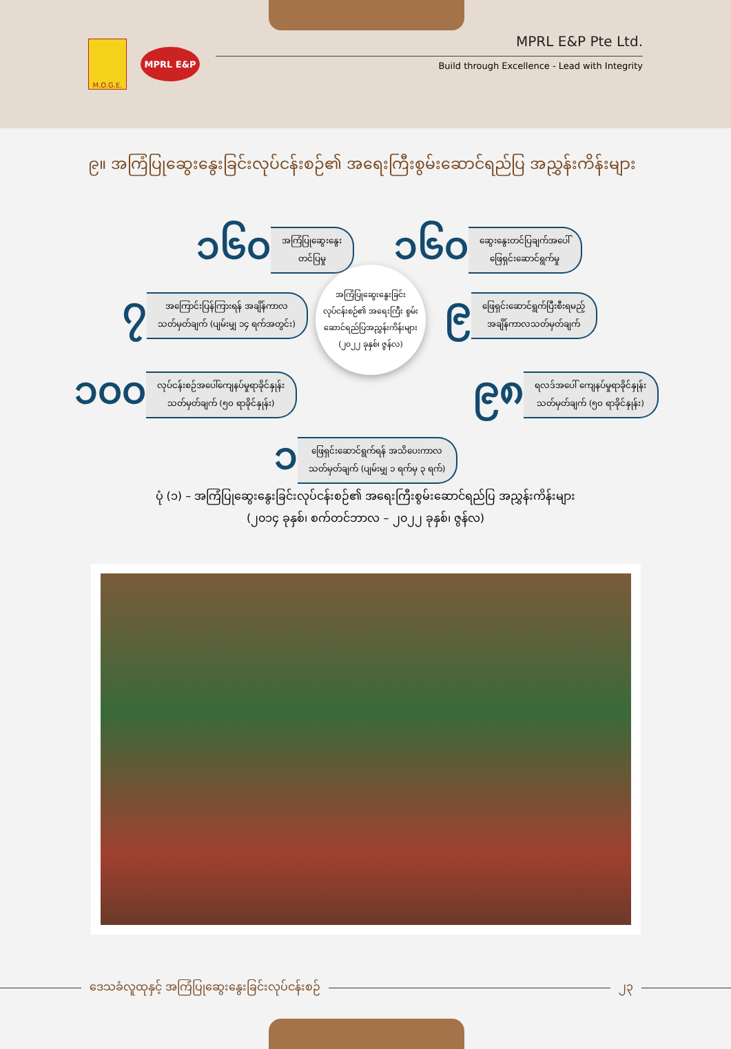M.O.G.E.
MPRL E&P
MPRL E&P Pte Ltd.
Build through Excellence - Lead with Integrity
၉။ အကြံပြုဆွေးနွေးခြင်းလုပ်ငန်းစဉ်၏ အရေးကြီးစွမ်းဆောင်ရည်ပြ အညွှန်းကိန်းများ
၁၆၀ အကြံပြုဆွေးနွေး
တင်ပြမှု
၁၆၀ ဆွေးနွေးတင်ပြချက်အပေါ်
ဖြေရှင်းဆောင်ရွက်မှု
၇ အကြောင်းပြန်ကြားရန် အချိန်ကာလ
သတ်မှတ်ချက် (ပျမ်းမျှ ၁၄ ရက်အတွင်း)
၉ ဖြေရှင်းဆောင်ရွက်ပြီးစီးရမည့်
အချိန်ကာလသတ်မှတ်ချက်
အကြံပြုဆွေးနွေးခြင်း လုပ်ငန်းစဉ်၏ အရေးကြီး စွမ်းဆောင်ရည်ပြအညွှန်းကိန်းများ (၂၀၂၂ ခုနှစ်၊ ဇွန်လ)
၁၀၀ လုပ်ငန်းစဉ်အပေါ်ကျေနပ်မှုရာခိုင်နှုန်း
သတ်မှတ်ချက် (၅၀ ရာခိုင်နှုန်း)
၉၈ ရလဒ်အပေါ် ကျေနပ်မှုရာခိုင်နှုန်း
သတ်မှတ်ချက် (၅၀ ရာခိုင်နှုန်း)
၁ ဖြေရှင်းဆောင်ရွက်ရန် အသိပေးကာလ
သတ်မှတ်ချက် (ပျမ်းမျှ ၁ ရက်မှ ၃ ရက်)
ပုံ (၁) – အကြံပြုဆွေးနွေးခြင်းလုပ်ငန်းစဉ်၏ အရေးကြီးစွမ်းဆောင်ရည်ပြ အညွှန်းကိန်းများ
(၂၀၁၄ ခုနှစ်၊ စက်တင်ဘာလ – ၂၀၂၂ ခုနှစ်၊ ဇွန်လ)
ဒေသခံလူထုနှင့် အကြံပြုဆွေးနွေးခြင်းလုပ်ငန်းစဉ်
၂၃